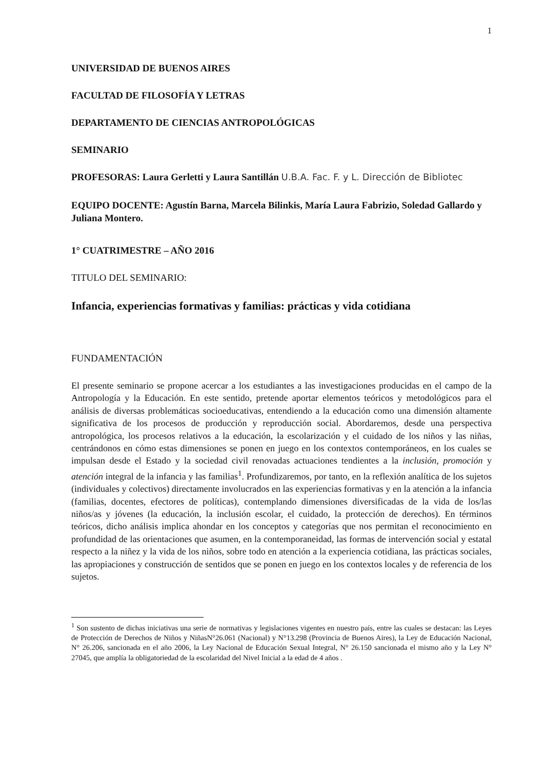1
UNIVERSIDAD DE BUENOS AIRES
FACULTAD DE FILOSOFÍA Y LETRAS
DEPARTAMENTO DE CIENCIAS ANTROPOLÓGICAS
SEMINARIO
PROFESORAS: Laura Gerletti y Laura Santillán U.B.A. Fac. F. y L. Dirección de Bibliotec
EQUIPO DOCENTE: Agustín Barna, Marcela Bilinkis, María Laura Fabrizio, Soledad Gallardo y Juliana Montero.
1° CUATRIMESTRE – AÑO 2016
TITULO DEL SEMINARIO:
Infancia, experiencias formativas y familias: prácticas y vida cotidiana
FUNDAMENTACIÓN
El presente seminario se propone acercar a los estudiantes a las investigaciones producidas en el campo de la Antropología y la Educación. En este sentido, pretende aportar elementos teóricos y metodológicos para el análisis de diversas problemáticas socioeducativas, entendiendo a la educación como una dimensión altamente significativa de los procesos de producción y reproducción social. Abordaremos, desde una perspectiva antropológica, los procesos relativos a la educación, la escolarización y el cuidado de los niños y las niñas, centrándonos en cómo estas dimensiones se ponen en juego en los contextos contemporáneos, en los cuales se impulsan desde el Estado y la sociedad civil renovadas actuaciones tendientes a la inclusión, promoción y atención integral de la infancia y las familias<sup>1</sup>. Profundizaremos, por tanto, en la reflexión analítica de los sujetos (individuales y colectivos) directamente involucrados en las experiencias formativas y en la atención a la infancia (familias, docentes, efectores de políticas), contemplando dimensiones diversificadas de la vida de los/las niños/as y jóvenes (la educación, la inclusión escolar, el cuidado, la protección de derechos). En términos teóricos, dicho análisis implica ahondar en los conceptos y categorías que nos permitan el reconocimiento en profundidad de las orientaciones que asumen, en la contemporaneidad, las formas de intervención social y estatal respecto a la niñez y la vida de los niños, sobre todo en atención a la experiencia cotidiana, las prácticas sociales, las apropiaciones y construcción de sentidos que se ponen en juego en los contextos locales y de referencia de los sujetos.
<sup>1</sup> Son sustento de dichas iniciativas una serie de normativas y legislaciones vigentes en nuestro país, entre las cuales se destacan: las Leyes de Protección de Derechos de Niños y NiñasN°26.061 (Nacional) y N°13.298 (Provincia de Buenos Aires), la Ley de Educación Nacional, N° 26.206, sancionada en el año 2006, la Ley Nacional de Educación Sexual Integral, N° 26.150 sancionada el mismo año y la Ley N° 27045, que amplía la obligatoriedad de la escolaridad del Nivel Inicial a la edad de 4 años .